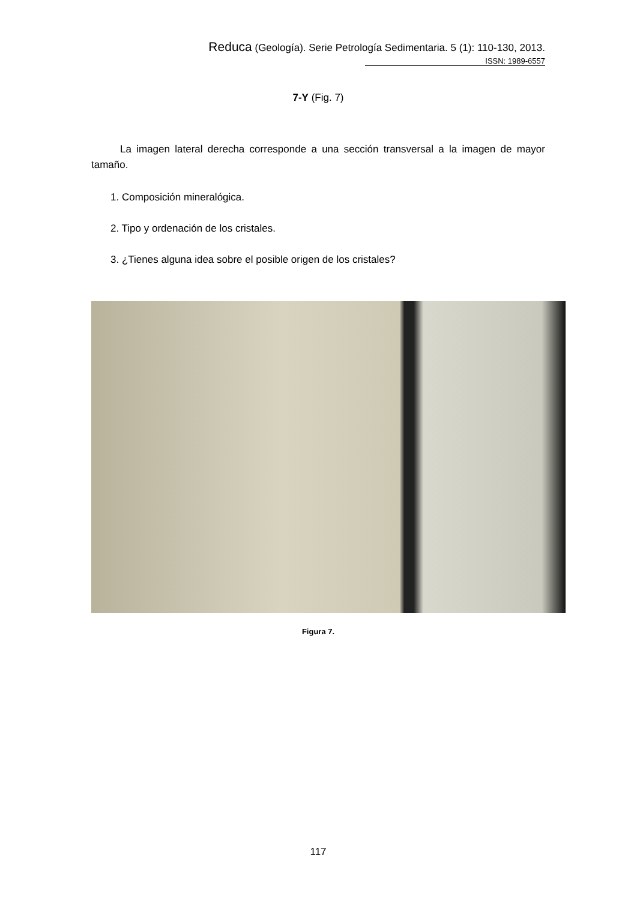Reduca (Geología). Serie Petrología Sedimentaria. 5 (1): 110-130, 2013.
ISSN: 1989-6557
7-Y (Fig. 7)
La imagen lateral derecha corresponde a una sección transversal a la imagen de mayor tamaño.
1. Composición mineralógica.
2. Tipo y ordenación de los cristales.
3. ¿Tienes alguna idea sobre el posible origen de los cristales?
Figura 7.
117